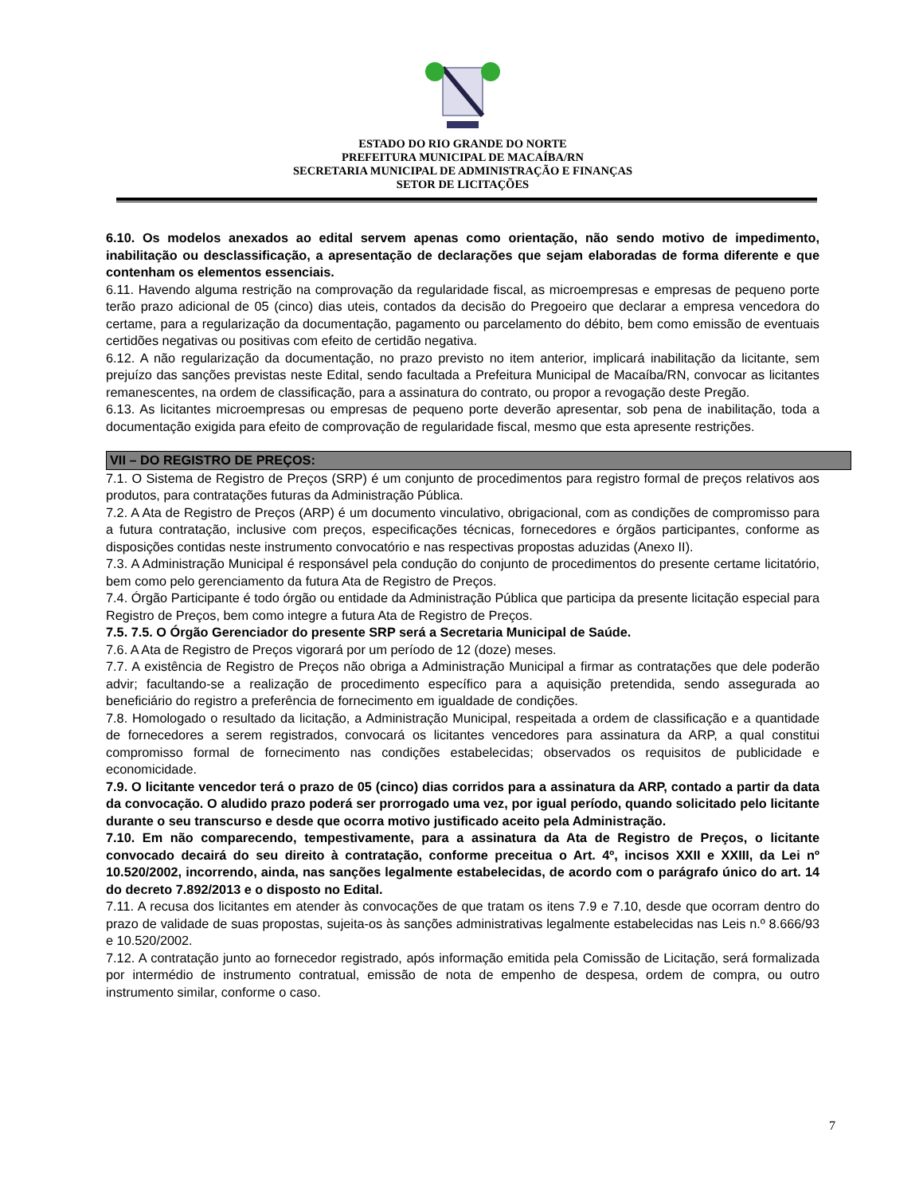ESTADO DO RIO GRANDE DO NORTE
PREFEITURA MUNICIPAL DE MACAÍBA/RN
SECRETARIA MUNICIPAL DE ADMINISTRAÇÃO E FINANÇAS
SETOR DE LICITAÇÕES
6.10. Os modelos anexados ao edital servem apenas como orientação, não sendo motivo de impedimento, inabilitação ou desclassificação, a apresentação de declarações que sejam elaboradas de forma diferente e que contenham os elementos essenciais.
6.11. Havendo alguma restrição na comprovação da regularidade fiscal, as microempresas e empresas de pequeno porte terão prazo adicional de 05 (cinco) dias uteis, contados da decisão do Pregoeiro que declarar a empresa vencedora do certame, para a regularização da documentação, pagamento ou parcelamento do débito, bem como emissão de eventuais certidões negativas ou positivas com efeito de certidão negativa.
6.12. A não regularização da documentação, no prazo previsto no item anterior, implicará inabilitação da licitante, sem prejuízo das sanções previstas neste Edital, sendo facultada a Prefeitura Municipal de Macaíba/RN, convocar as licitantes remanescentes, na ordem de classificação, para a assinatura do contrato, ou propor a revogação deste Pregão.
6.13. As licitantes microempresas ou empresas de pequeno porte deverão apresentar, sob pena de inabilitação, toda a documentação exigida para efeito de comprovação de regularidade fiscal, mesmo que esta apresente restrições.
VII – DO REGISTRO DE PREÇOS:
7.1. O Sistema de Registro de Preços (SRP) é um conjunto de procedimentos para registro formal de preços relativos aos produtos, para contratações futuras da Administração Pública.
7.2. A Ata de Registro de Preços (ARP) é um documento vinculativo, obrigacional, com as condições de compromisso para a futura contratação, inclusive com preços, especificações técnicas, fornecedores e órgãos participantes, conforme as disposições contidas neste instrumento convocatório e nas respectivas propostas aduzidas (Anexo II).
7.3. A Administração Municipal é responsável pela condução do conjunto de procedimentos do presente certame licitatório, bem como pelo gerenciamento da futura Ata de Registro de Preços.
7.4. Órgão Participante é todo órgão ou entidade da Administração Pública que participa da presente licitação especial para Registro de Preços, bem como integre a futura Ata de Registro de Preços.
7.5. 7.5. O Órgão Gerenciador do presente SRP será a Secretaria Municipal de Saúde.
7.6. A Ata de Registro de Preços vigorará por um período de 12 (doze) meses.
7.7. A existência de Registro de Preços não obriga a Administração Municipal a firmar as contratações que dele poderão advir; facultando-se a realização de procedimento específico para a aquisição pretendida, sendo assegurada ao beneficiário do registro a preferência de fornecimento em igualdade de condições.
7.8. Homologado o resultado da licitação, a Administração Municipal, respeitada a ordem de classificação e a quantidade de fornecedores a serem registrados, convocará os licitantes vencedores para assinatura da ARP, a qual constitui compromisso formal de fornecimento nas condições estabelecidas; observados os requisitos de publicidade e economicidade.
7.9. O licitante vencedor terá o prazo de 05 (cinco) dias corridos para a assinatura da ARP, contado a partir da data da convocação. O aludido prazo poderá ser prorrogado uma vez, por igual período, quando solicitado pelo licitante durante o seu transcurso e desde que ocorra motivo justificado aceito pela Administração.
7.10. Em não comparecendo, tempestivamente, para a assinatura da Ata de Registro de Preços, o licitante convocado decairá do seu direito à contratação, conforme preceitua o Art. 4º, incisos XXII e XXIII, da Lei nº 10.520/2002, incorrendo, ainda, nas sanções legalmente estabelecidas, de acordo com o parágrafo único do art. 14 do decreto 7.892/2013 e o disposto no Edital.
7.11. A recusa dos licitantes em atender às convocações de que tratam os itens 7.9 e 7.10, desde que ocorram dentro do prazo de validade de suas propostas, sujeita-os às sanções administrativas legalmente estabelecidas nas Leis n.º 8.666/93 e 10.520/2002.
7.12. A contratação junto ao fornecedor registrado, após informação emitida pela Comissão de Licitação, será formalizada por intermédio de instrumento contratual, emissão de nota de empenho de despesa, ordem de compra, ou outro instrumento similar, conforme o caso.
7